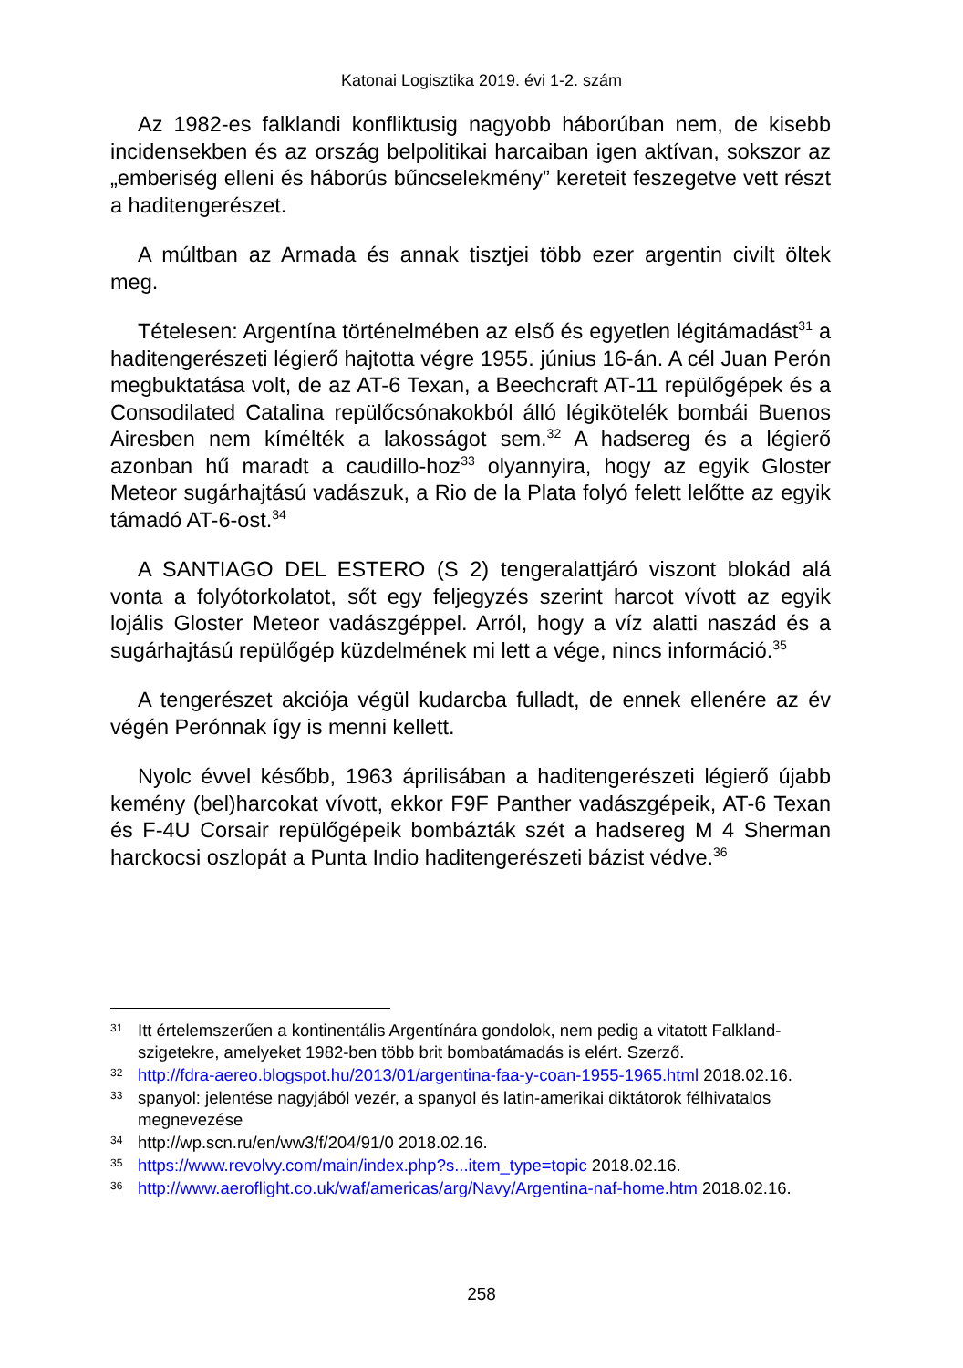Katonai Logisztika 2019. évi 1-2. szám
Az 1982-es falklandi konfliktusig nagyobb háborúban nem, de kisebb incidensekben és az ország belpolitikai harcaiban igen aktívan, sokszor az „emberiség elleni és háborús bűncselekmény” kereteit feszegetve vett részt a haditengerészet.
A múltban az Armada és annak tisztjei több ezer argentin civilt öltek meg.
Tételesen: Argentína történelmében az első és egyetlen légitámadást<sup>31</sup> a haditengerészeti légierő hajtotta végre 1955. június 16-án. A cél Juan Perón megbuktatása volt, de az AT-6 Texan, a Beechcraft AT-11 repülőgépek és a Consodilated Catalina repülőcsónakokból álló légikötelék bombái Buenos Airesben nem kímélték a lakosságot sem.<sup>32</sup> A hadsereg és a légierő azonban hű maradt a caudillo-hoz<sup>33</sup> olyannyira, hogy az egyik Gloster Meteor sugárhajtású vadászuk, a Rio de la Plata folyó felett lelőtte az egyik támadó AT-6-ost.<sup>34</sup>
A SANTIAGO DEL ESTERO (S 2) tengeralattjáró viszont blokád alá vonta a folyótorkolatot, sőt egy feljegyzés szerint harcot vívott az egyik lojális Gloster Meteor vadászgéppel. Arról, hogy a víz alatti naszád és a sugárhajtású repülőgép küzdelmének mi lett a vége, nincs információ.<sup>35</sup>
A tengerészet akciója végül kudarcba fulladt, de ennek ellenére az év végén Perónnak így is menni kellett.
Nyolc évvel később, 1963 áprilisában a haditengerészeti légierő újabb kemény (bel)harcokat vívott, ekkor F9F Panther vadászgépeik, AT-6 Texan és F-4U Corsair repülőgépeik bombázták szét a hadsereg M 4 Sherman harckocsi oszlopát a Punta Indio haditengerészeti bázist védve.<sup>36</sup>
31 Itt értelemszerűen a kontinentális Argentínára gondolok, nem pedig a vitatott Falkland-szigetekre, amelyeket 1982-ben több brit bombatámadás is elért. Szerző.
32 http://fdra-aereo.blogspot.hu/2013/01/argentina-faa-y-coan-1955-1965.html 2018.02.16.
33 spanyol: jelentése nagyjából vezér, a spanyol és latin-amerikai diktátorok félhivatalos megnevezése
34 http://wp.scn.ru/en/ww3/f/204/91/0 2018.02.16.
35 https://www.revolvy.com/main/index.php?s...item_type=topic 2018.02.16.
36 http://www.aeroflight.co.uk/waf/americas/arg/Navy/Argentina-naf-home.htm 2018.02.16.
258